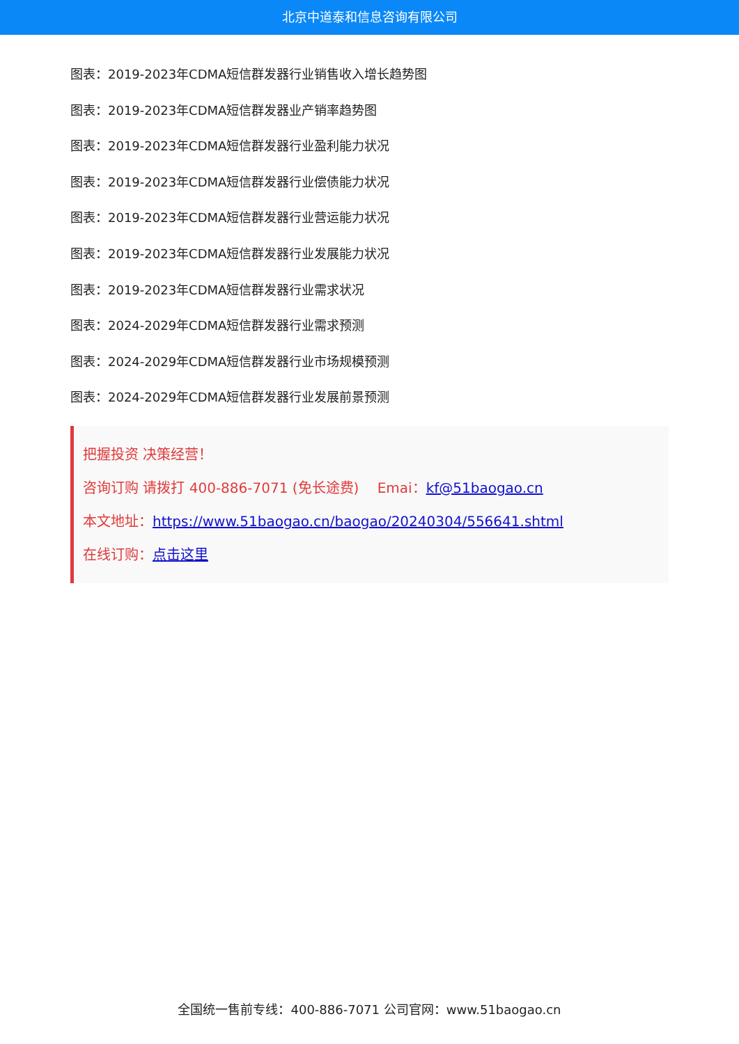北京中道泰和信息咨询有限公司
图表：2019-2023年CDMA短信群发器行业销售收入增长趋势图
图表：2019-2023年CDMA短信群发器业产销率趋势图
图表：2019-2023年CDMA短信群发器行业盈利能力状况
图表：2019-2023年CDMA短信群发器行业偿债能力状况
图表：2019-2023年CDMA短信群发器行业营运能力状况
图表：2019-2023年CDMA短信群发器行业发展能力状况
图表：2019-2023年CDMA短信群发器行业需求状况
图表：2024-2029年CDMA短信群发器行业需求预测
图表：2024-2029年CDMA短信群发器行业市场规模预测
图表：2024-2029年CDMA短信群发器行业发展前景预测
把握投资 决策经营！
咨询订购 请拨打 400-886-7071 (免长途费)　 Emai：kf@51baogao.cn
本文地址：https://www.51baogao.cn/baogao/20240304/556641.shtml
在线订购：点击这里
全国统一售前专线：400-886-7071 公司官网：www.51baogao.cn